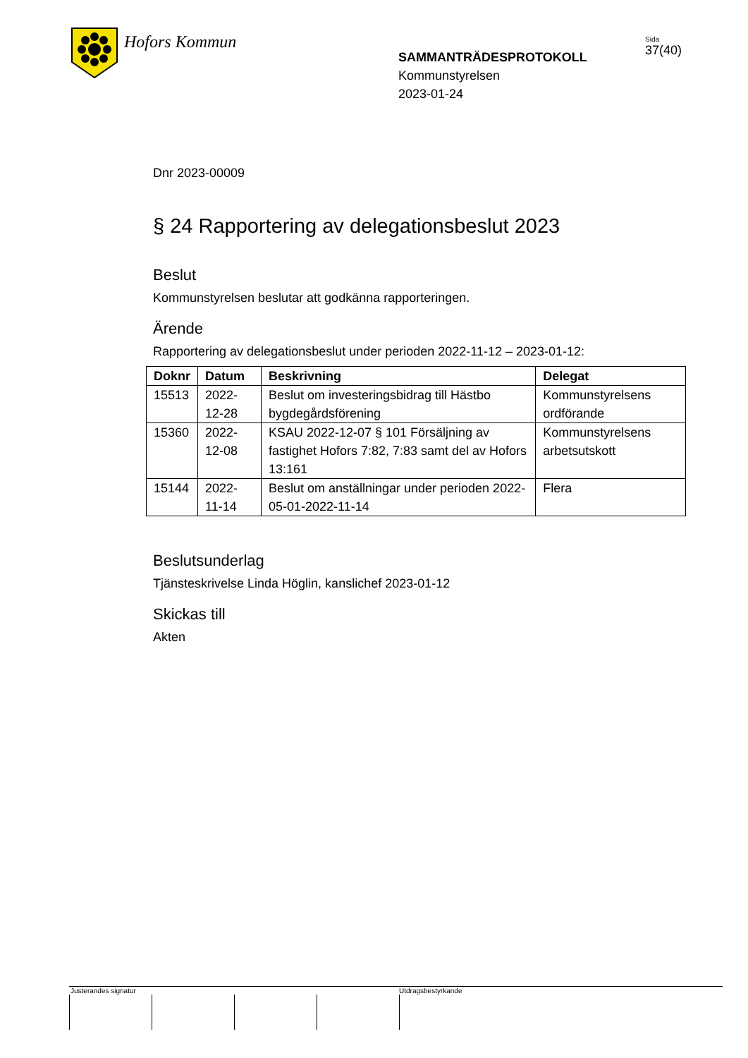Hofors Kommun
SAMMANTRÄDESPROTOKOLL
Kommunstyrelsen
2023-01-24
Sida
37(40)
Dnr 2023-00009
§ 24 Rapportering av delegationsbeslut 2023
Beslut
Kommunstyrelsen beslutar att godkänna rapporteringen.
Ärende
Rapportering av delegationsbeslut under perioden 2022-11-12 – 2023-01-12:
| Doknr | Datum | Beskrivning | Delegat |
| --- | --- | --- | --- |
| 15513 | 2022-12-28 | Beslut om investeringsbidrag till Hästbo bygdegårdsförening | Kommunstyrelsens ordförande |
| 15360 | 2022-12-08 | KSAU 2022-12-07 § 101 Försäljning av fastighet Hofors 7:82, 7:83 samt del av Hofors 13:161 | Kommunstyrelsens arbetsutskott |
| 15144 | 2022-11-14 | Beslut om anställningar under perioden 2022-05-01-2022-11-14 | Flera |
Beslutsunderlag
Tjänsteskrivelse Linda Höglin, kanslichef 2023-01-12
Skickas till
Akten
Justerandes signatur Utdragsbestyrkande